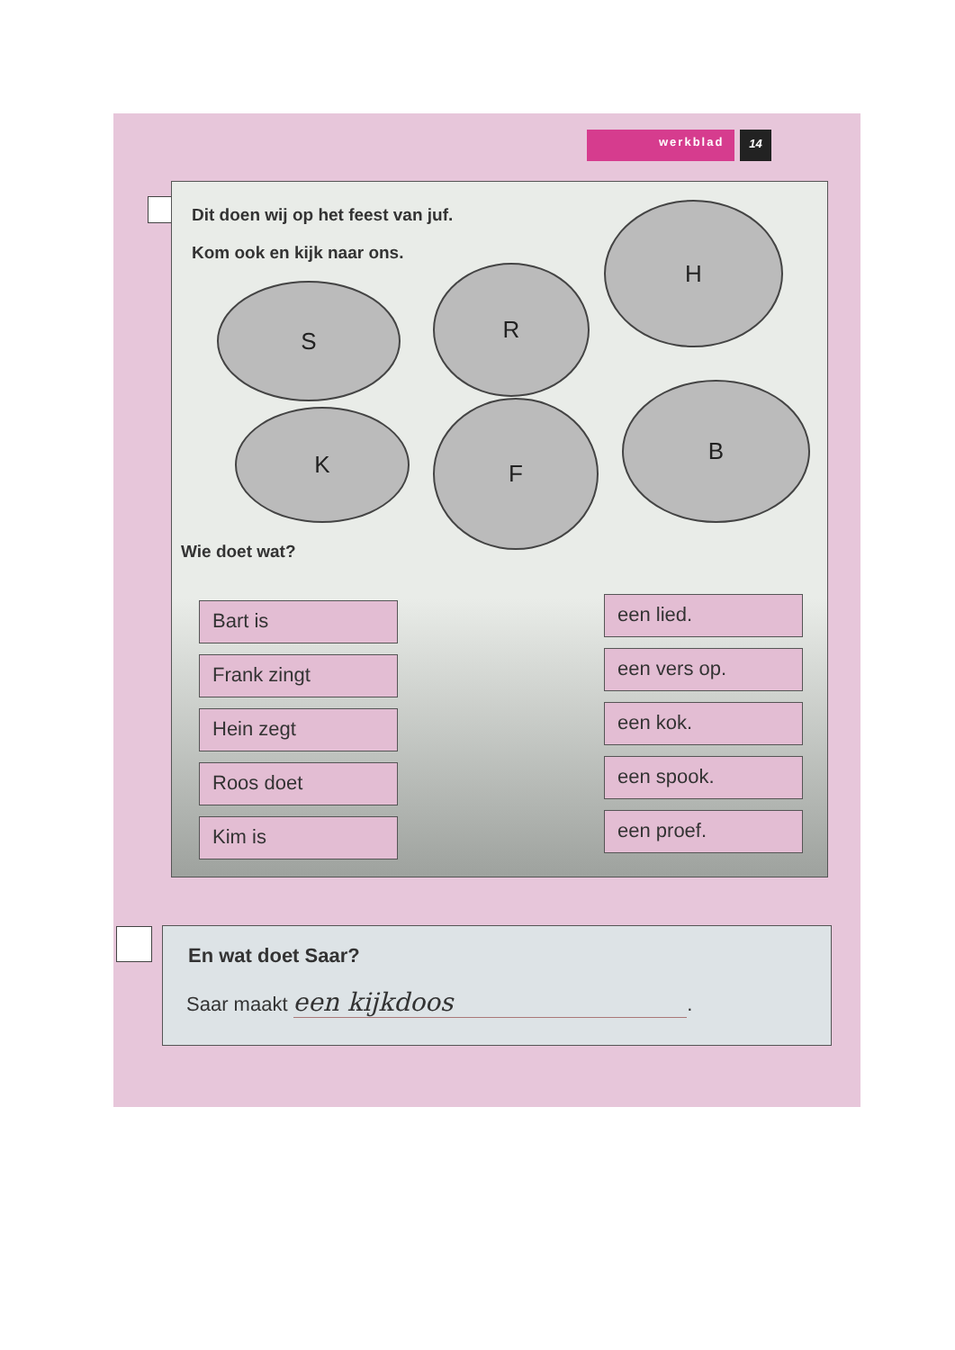werkblad 14
Dit doen wij op het feest van juf.
Kom ook en kijk naar ons.
S
R
H
K F
B
Wie doet wat?
Bart is
Frank zingt
Hein zegt
Roos doet
Kim is
een lied.
een vers op.
een kok.
een spook.
een proef.
En wat doet Saar?
Saar maakt een kijkdoos.